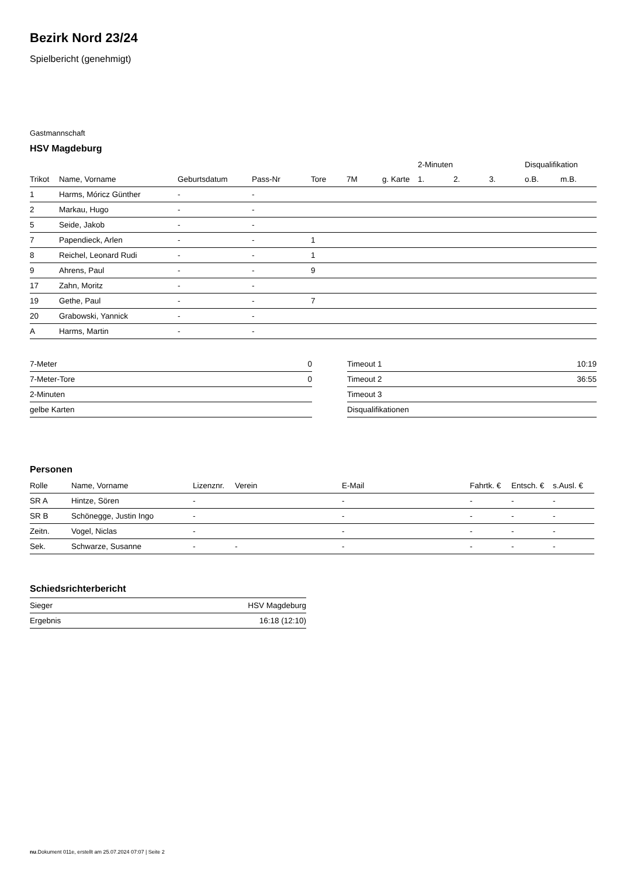Bezirk Nord 23/24
Spielbericht (genehmigt)
Gastmannschaft
HSV Magdeburg
| | | | | | | | 2-Minuten | | | Disqualifikation | |
| --- | --- | --- | --- | --- | --- | --- | --- | --- | --- | --- | --- |
| Trikot | Name, Vorname | Geburtsdatum | Pass-Nr | Tore | 7M | g. Karte | 1. | 2. | 3. | o.B. | m.B. |
| 1 | Harms, Móricz Günther | - | - | | | | | | | | |
| 2 | Markau, Hugo | - | - | | | | | | | | |
| 5 | Seide, Jakob | - | - | | | | | | | | |
| 7 | Papendieck, Arlen | - | - | 1 | | | | | | | |
| 8 | Reichel, Leonard Rudi | - | - | 1 | | | | | | | |
| 9 | Ahrens, Paul | - | - | 9 | | | | | | | |
| 17 | Zahn, Moritz | - | - | | | | | | | | |
| 19 | Gethe, Paul | - | - | 7 | | | | | | | |
| 20 | Grabowski, Yannick | - | - | | | | | | | | |
| A | Harms, Martin | - | - | | | | | | | | |
| 7-Meter | 0 |
| 7-Meter-Tore | 0 |
| 2-Minuten | |
| gelbe Karten | |
| Timeout 1 | 10:19 |
| Timeout 2 | 36:55 |
| Timeout 3 | |
| Disqualifikationen | |
Personen
| Rolle | Name, Vorname | Lizenznr. | Verein | E-Mail | Fahrtk. € | Entsch. € | s.Ausl. € |
| --- | --- | --- | --- | --- | --- | --- | --- |
| SR A | Hintze, Sören | - | | - | - | - | - |
| SR B | Schönegge, Justin Ingo | - | | - | - | - | - |
| Zeitn. | Vogel, Niclas | - | | - | - | - | - |
| Sek. | Schwarze, Susanne | - | - | - | - | - | - |
Schiedsrichterbericht
| Sieger | HSV Magdeburg |
| Ergebnis | 16:18 (12:10) |
nu.Dokument 011e, erstellt am 25.07.2024 07:07 | Seite 2